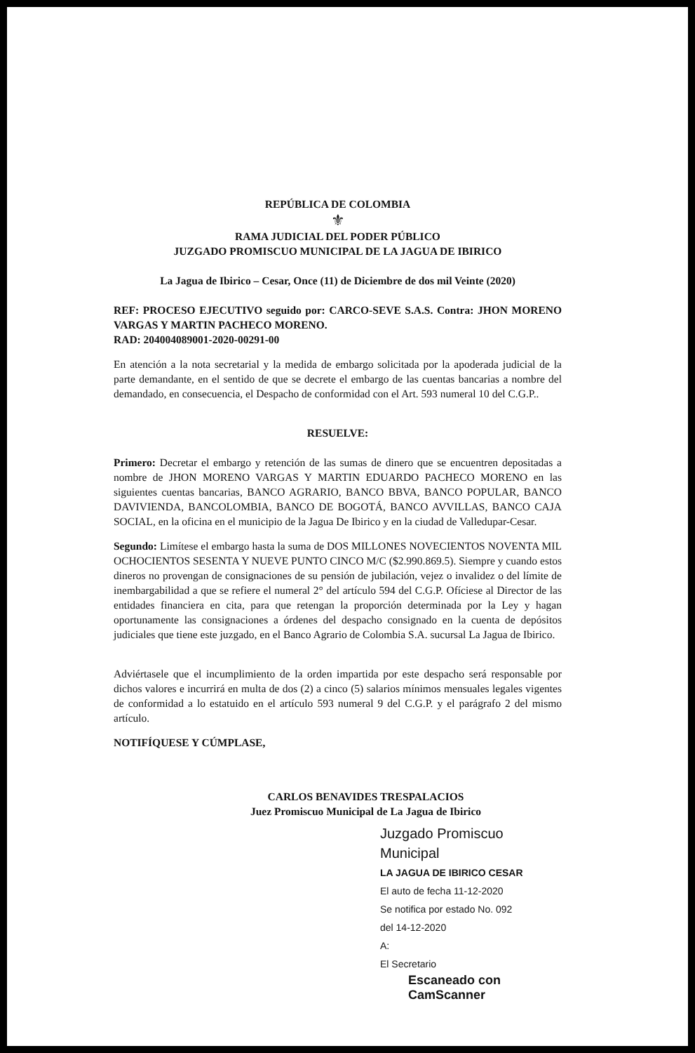REPÚBLICA DE COLOMBIA
⚜
RAMA JUDICIAL DEL PODER PÚBLICO
JUZGADO PROMISCUO MUNICIPAL DE LA JAGUA DE IBIRICO
La Jagua de Ibirico – Cesar, Once (11) de Diciembre de dos mil Veinte (2020)
REF: PROCESO EJECUTIVO seguido por: CARCO-SEVE S.A.S. Contra: JHON MORENO VARGAS Y MARTIN PACHECO MORENO.
RAD: 204004089001-2020-00291-00
En atención a la nota secretarial y la medida de embargo solicitada por la apoderada judicial de la parte demandante, en el sentido de que se decrete el embargo de las cuentas bancarias a nombre del demandado, en consecuencia, el Despacho de conformidad con el Art. 593 numeral 10 del C.G.P..
RESUELVE:
Primero: Decretar el embargo y retención de las sumas de dinero que se encuentren depositadas a nombre de JHON MORENO VARGAS Y MARTIN EDUARDO PACHECO MORENO en las siguientes cuentas bancarias, BANCO AGRARIO, BANCO BBVA, BANCO POPULAR, BANCO DAVIVIENDA, BANCOLOMBIA, BANCO DE BOGOTÁ, BANCO AVVILLAS, BANCO CAJA SOCIAL, en la oficina en el municipio de la Jagua De Ibirico y en la ciudad de Valledupar-Cesar.
Segundo: Limítese el embargo hasta la suma de DOS MILLONES NOVECIENTOS NOVENTA MIL OCHOCIENTOS SESENTA Y NUEVE PUNTO CINCO M/C ($2.990.869.5). Siempre y cuando estos dineros no provengan de consignaciones de su pensión de jubilación, vejez o invalidez o del límite de inembargabilidad a que se refiere el numeral 2° del artículo 594 del C.G.P. Ofíciese al Director de las entidades financiera en cita, para que retengan la proporción determinada por la Ley y hagan oportunamente las consignaciones a órdenes del despacho consignado en la cuenta de depósitos judiciales que tiene este juzgado, en el Banco Agrario de Colombia S.A. sucursal La Jagua de Ibirico.
Adviértasele que el incumplimiento de la orden impartida por este despacho será responsable por dichos valores e incurrirá en multa de dos (2) a cinco (5) salarios mínimos mensuales legales vigentes de conformidad a lo estatuido en el artículo 593 numeral 9 del C.G.P. y el parágrafo 2 del mismo artículo.
NOTIFÍQUESE Y CÚMPLASE,
CARLOS BENAVIDES TRESPALACIOS
Juez Promiscuo Municipal de La Jagua de Ibirico
Juzgado Promiscuo Municipal
LA JAGUA DE IBIRICO CESAR
El auto de fecha 11-12-2020
Se notifica por estado No. 092
del 14-12-2020
A:
El Secretario
Escaneado con CamScanner